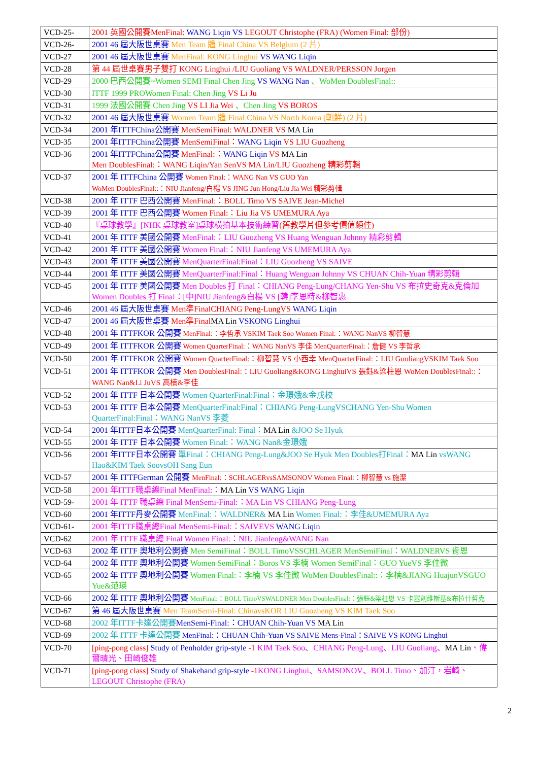| VCD-25- | 2001 英國公開賽MenFinal: WANG Liqin VS LEGOUT Christophe (FRA) (Women Final: 部份) |
| VCD-26- | 2001 46 屆大阪世桌賽 Men Team 體 Final China VS Belgium (2 片) |
| VCD-27 | 2001 46 屆大阪世桌賽 MenFinal: KONG Linghui VS WANG Liqin |
| VCD-28 | 第 44 屆世桌賽男子雙打 KONG Linghui /LIU Guoliang VS WALDNER/PERSSON Jorgen |
| VCD-29 | 2000 巴西公開賽~Women SEMI Final Chen Jing VS WANG Nan 、WoMen DoublesFinal:: |
| VCD-30 | ITTF 1999 PROWomen Final: Chen Jing VS Li Ju |
| VCD-31 | 1999 法國公開賽 Chen Jing VS LI Jia Wei 、Chen Jing VS BOROS |
| VCD-32 | 2001 46 屆大阪世桌賽 Women Team 體 Final China VS North Korea (朝鮮) (2 片) |
| VCD-34 | 2001 年ITTFChina公開賽 MenSemiFinal: WALDNER VS MA Lin |
| VCD-35 | 2001 年ITTFChina公開賽 MenSemiFinal： WANG Liqin VS LIU Guozheng |
| VCD-36 | 2001 年ITTFChina公開賽 MenFinal:： WANG Liqin VS MA Lin Men DoublesFinal:：WANG Liqin/Yan SenVS MA Lin/LIU Guozheng 精彩剪輯 |
| VCD-37 | 2001 年 ITTFChina 公開賽 Women Final:：WANG Nan VS GUO Yan WoMen DoublesFinal::：NIU Jianfeng/白楊 VS JING Jun Hong/Liu Jia Wei 精彩剪輯 |
| VCD-38 | 2001 年 ITTF 巴西公開賽 MenFinal:：BOLL Timo VS SAIVE Jean-Michel |
| VCD-39 | 2001 年 ITTF 巴西公開賽 Women Final:：Liu Jia VS UMEMURA Aya |
| VCD-40 | 『桌球教學』[NHK 桌球教室]桌球橫拍基本技術練習 (舊教學片但參考價值頗佳) |
| VCD-41 | 2001 年 ITTF 美國公開賽 MenFinal:：LIU Guozheng VS Huang Wenguan Johnny 精彩剪輯 |
| VCD-42 | 2001 年 ITTF 美國公開賽 Women Final:：NIU Jianfeng VS UMEMURA Aya |
| VCD-43 | 2001 年 ITTF 美國公開賽 MenQuarterFinal:Final：LIU Guozheng VS SAIVE |
| VCD-44 | 2001 年 ITTF 美國公開賽 MenQuarterFinal:Final：Huang Wenguan Johnny VS CHUAN Chih-Yuan 精彩剪輯 |
| VCD-45 | 2001 年 ITTF 美國公開賽 Men Doubles 打 Final：CHIANG Peng-Lung/CHANG Yen-Shu VS 布拉史奇克&克倫加 Women Doubles 打 Final：[中]NIU Jianfeng&白楊 VS [韓]李恩時&柳智惠 |
| VCD-46 | 2001 46 屆大阪世桌賽 Men準FinalCHIANG Peng-LungVS WANG Liqin |
| VCD-47 | 2001 46 屆大阪世桌賽 Men準Final MA Lin VSKONG Linghui |
| VCD-48 | 2001 年 ITTFKOR 公開賽 MenFinal:：李哲承 VSKIM Taek Soo Women Final:：WANG NanVS 柳智慧 |
| VCD-49 | 2001 年 ITTFKOR 公開賽 Women QuarterFinal:：WANG NanVS 李佳 MenQuarterFinal:：詹健 VS 李哲承 |
| VCD-50 | 2001 年 ITTFKOR 公開賽 Women QuarterFinal:：柳智慧 VS 小西幸 MenQuarterFinal:：LIU GuoliangVSKIM Taek Soo |
| VCD-51 | 2001 年 ITTFKOR 公開賽 Men DoublesFinal:：LIU Guoliang&KONG LinghuiVS 張鈺&梁柱恩 WoMen DoublesFinal::：WANG Nan&Li JuVS 高楠&李佳 |
| VCD-52 | 2001 年 ITTF 日本公開賽 Women QuarterFinal:Final：金璟娥&金戊校 |
| VCD-53 | 2001 年 ITTF 日本公開賽 MenQuarterFinal:Final：CHIANG Peng-LungVSCHANG Yen-Shu Women QuarterFinal:Final：WANG NanVS 李菱 |
| VCD-54 | 2001 年ITTF日本公開賽 MenQuarterFinal: Final： MA Lin &JOO Se Hyuk |
| VCD-55 | 2001 年 ITTF 日本公開賽 Women Final:：WANG Nan&金璟娥 |
| VCD-56 | 2001 年ITTF日本公開賽 單Final：CHIANG Peng-Lung&JOO Se Hyuk Men Doubles打Final： MA Lin vsWANG Hao&KIM Taek SoovsOH Sang Eun |
| VCD-57 | 2001 年 ITTFGerman 公開賽 MenFinal:：SCHLAGERvsSAMSONOV Women Final:：柳智慧 vs 施潔 |
| VCD-58 | 2001 年ITTF職桌總Final MenFinal:： MA Lin VS WANG Liqin |
| VCD-59- | 2001 年 ITTF 職桌總 Final MenSemi-Final:：MA Lin VS CHIANG Peng-Lung |
| VCD-60 | 2001 年ITTF丹麥公開賽 MenFinal:：WALDNER& MA Lin Women Final:：李佳&UMEMURA Aya |
| VCD-61- | 2001 年ITTF職桌總Final MenSemi-Final:：SAIVEVS WANG Liqin |
| VCD-62 | 2001 年 ITTF 職桌總 Final Women Final:：NIU Jianfeng&WANG Nan |
| VCD-63 | 2002 年 ITTF 奧地利公開賽 Men SemiFinal：BOLL TimoVSSCHLAGER MenSemiFinal：WALDNERVS 肯恩 |
| VCD-64 | 2002 年 ITTF 奧地利公開賽 Women SemiFinal：Boros VS 李楠 Women SemiFinal：GUO YueVS 李佳微 |
| VCD-65 | 2002 年 ITTF 奧地利公開賽 Women Final:：李楠 VS 李佳微 WoMen DoublesFinal::：李楠&JIANG HuajunVSGUO Yue&范瑛 |
| VCD-66 | 2002 年 ITTF 奧地利公開賽 MenFinal:：BOLL TimoVSWALDNER Men DoublesFinal:：張鈺&梁柱恩 VS 卡塞則維斯基&布拉什哲克 |
| VCD-67 | 第 46 屆大阪世桌賽 Men TeamSemi-Final: ChinavsKOR LIU Guozheng VS KIM Taek Soo |
| VCD-68 | 2002 年ITTF卡達公開賽 MenSemi-Final:：CHUAN Chih-Yuan VS MA Lin |
| VCD-69 | 2002 年 ITTF 卡達公開賽 MenFinal:：CHUAN Chih-Yuan VS SAIVE Mens-Final：SAIVE VS KONG Linghui |
| VCD-70 | [ping-pong class] Study of Penholder grip-style -1 KIM Taek Soo、CHIANG Peng-Lung、LIU Guoliang、 MA Lin 、偉爾晴光、田崎俊雄 |
| VCD-71 | [ping-pong class] Study of Shakehand grip-style -1 KONG Linghui、SAMSONOV、BOLL Timo、加汀，岩崎、LEGOUT Christophe (FRA) |
2